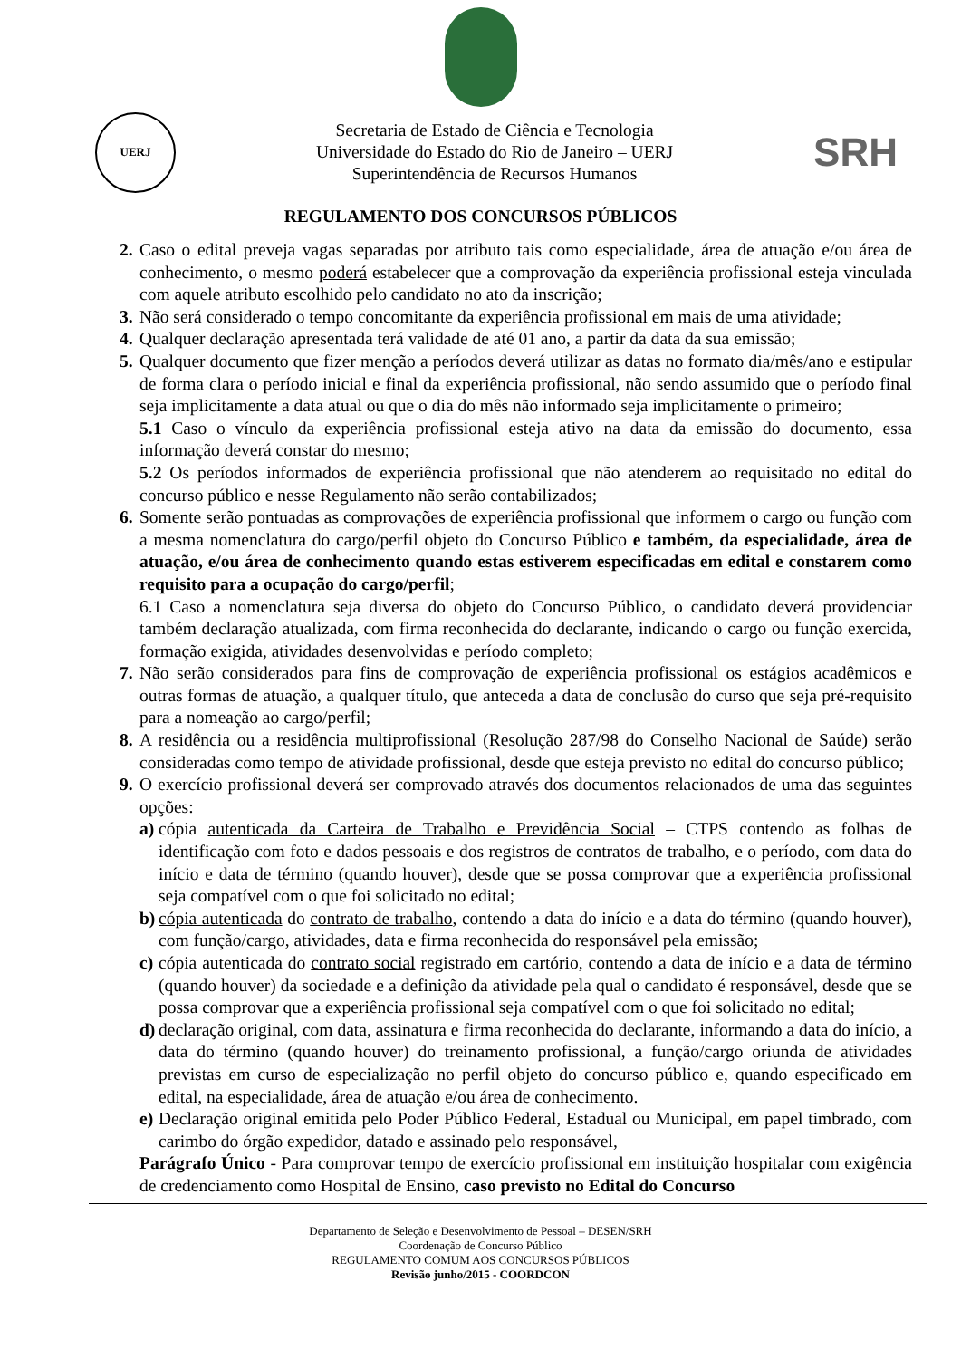UERJ
Secretaria de Estado de Ciência e Tecnologia
Universidade do Estado do Rio de Janeiro – UERJ
Superintendência de Recursos Humanos
SRH
REGULAMENTO DOS CONCURSOS PÚBLICOS
2. Caso o edital preveja vagas separadas por atributo tais como especialidade, área de atuação e/ou área de conhecimento, o mesmo poderá estabelecer que a comprovação da experiência profissional esteja vinculada com aquele atributo escolhido pelo candidato no ato da inscrição;
3. Não será considerado o tempo concomitante da experiência profissional em mais de uma atividade;
4. Qualquer declaração apresentada terá validade de até 01 ano, a partir da data da sua emissão;
5. Qualquer documento que fizer menção a períodos deverá utilizar as datas no formato dia/mês/ano e estipular de forma clara o período inicial e final da experiência profissional, não sendo assumido que o período final seja implicitamente a data atual ou que o dia do mês não informado seja implicitamente o primeiro;
5.1 Caso o vínculo da experiência profissional esteja ativo na data da emissão do documento, essa informação deverá constar do mesmo;
5.2 Os períodos informados de experiência profissional que não atenderem ao requisitado no edital do concurso público e nesse Regulamento não serão contabilizados;
6. Somente serão pontuadas as comprovações de experiência profissional que informem o cargo ou função com a mesma nomenclatura do cargo/perfil objeto do Concurso Público e também, da especialidade, área de atuação, e/ou área de conhecimento quando estas estiverem especificadas em edital e constarem como requisito para a ocupação do cargo/perfil;
6.1 Caso a nomenclatura seja diversa do objeto do Concurso Público, o candidato deverá providenciar também declaração atualizada, com firma reconhecida do declarante, indicando o cargo ou função exercida, formação exigida, atividades desenvolvidas e período completo;
7. Não serão considerados para fins de comprovação de experiência profissional os estágios acadêmicos e outras formas de atuação, a qualquer título, que anteceda a data de conclusão do curso que seja pré-requisito para a nomeação ao cargo/perfil;
8. A residência ou a residência multiprofissional (Resolução 287/98 do Conselho Nacional de Saúde) serão consideradas como tempo de atividade profissional, desde que esteja previsto no edital do concurso público;
9. O exercício profissional deverá ser comprovado através dos documentos relacionados de uma das seguintes opções:
a) cópia autenticada da Carteira de Trabalho e Previdência Social – CTPS contendo as folhas de identificação com foto e dados pessoais e dos registros de contratos de trabalho, e o período, com data do início e data de término (quando houver), desde que se possa comprovar que a experiência profissional seja compatível com o que foi solicitado no edital;
b) cópia autenticada do contrato de trabalho, contendo a data do início e a data do término (quando houver), com função/cargo, atividades, data e firma reconhecida do responsável pela emissão;
c) cópia autenticada do contrato social registrado em cartório, contendo a data de início e a data de término (quando houver) da sociedade e a definição da atividade pela qual o candidato é responsável, desde que se possa comprovar que a experiência profissional seja compatível com o que foi solicitado no edital;
d) declaração original, com data, assinatura e firma reconhecida do declarante, informando a data do início, a data do término (quando houver) do treinamento profissional, a função/cargo oriunda de atividades previstas em curso de especialização no perfil objeto do concurso público e, quando especificado em edital, na especialidade, área de atuação e/ou área de conhecimento.
e) Declaração original emitida pelo Poder Público Federal, Estadual ou Municipal, em papel timbrado, com carimbo do órgão expedidor, datado e assinado pelo responsável,
Parágrafo Único - Para comprovar tempo de exercício profissional em instituição hospitalar com exigência de credenciamento como Hospital de Ensino, caso previsto no Edital do Concurso
Departamento de Seleção e Desenvolvimento de Pessoal – DESEN/SRH
Coordenação de Concurso Público
REGULAMENTO COMUM AOS CONCURSOS PÚBLICOS
Revisão junho/2015 - COORDCON